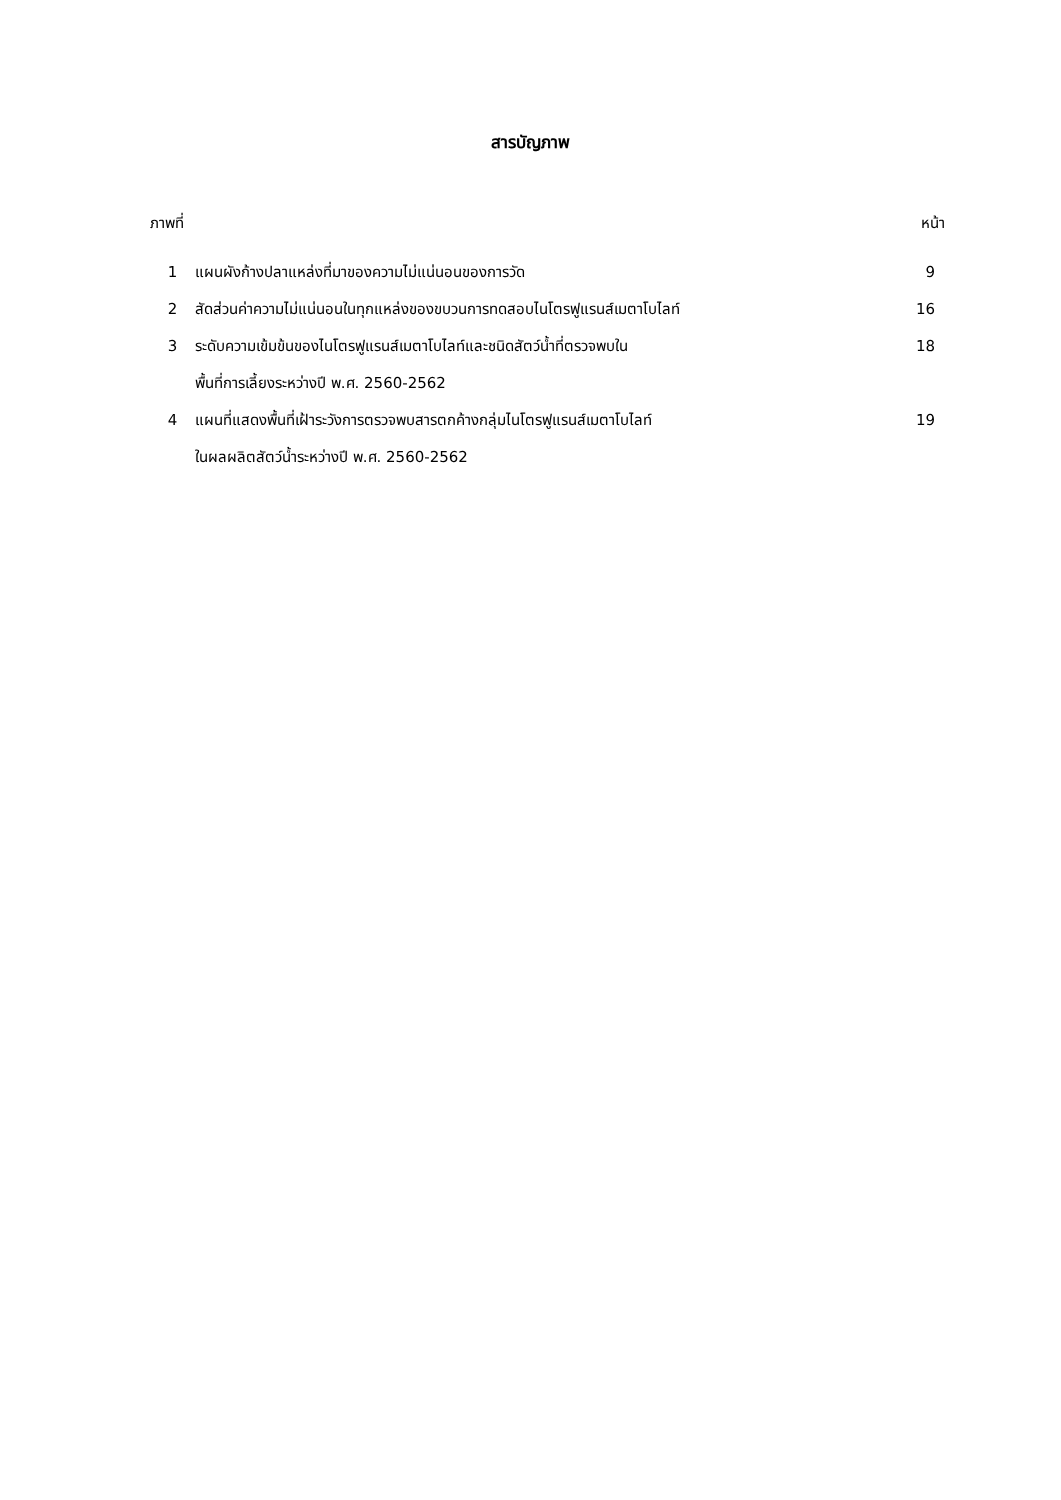สารบัญภาพ
| ภาพที่ | | หน้า |
| 1 | แผนผังก้างปลาแหล่งที่มาของความไม่แน่นอนของการวัด | 9 |
| 2 | สัดส่วนค่าความไม่แน่นอนในทุกแหล่งของขบวนการทดสอบไนโตรฟูแรนส์เมตาโบไลท์ | 16 |
| 3 | ระดับความเข้มข้นของไนโตรฟูแรนส์เมตาโบไลท์และชนิดสัตว์น้ำที่ตรวจพบใน พื้นที่การเลี้ยงระหว่างปี พ.ศ. 2560-2562 | 18 |
| 4 | แผนที่แสดงพื้นที่เฝ้าระวังการตรวจพบสารตกค้างกลุ่มไนโตรฟูแรนส์เมตาโบไลท์ ในผลผลิตสัตว์น้ำระหว่างปี พ.ศ. 2560-2562 | 19 |